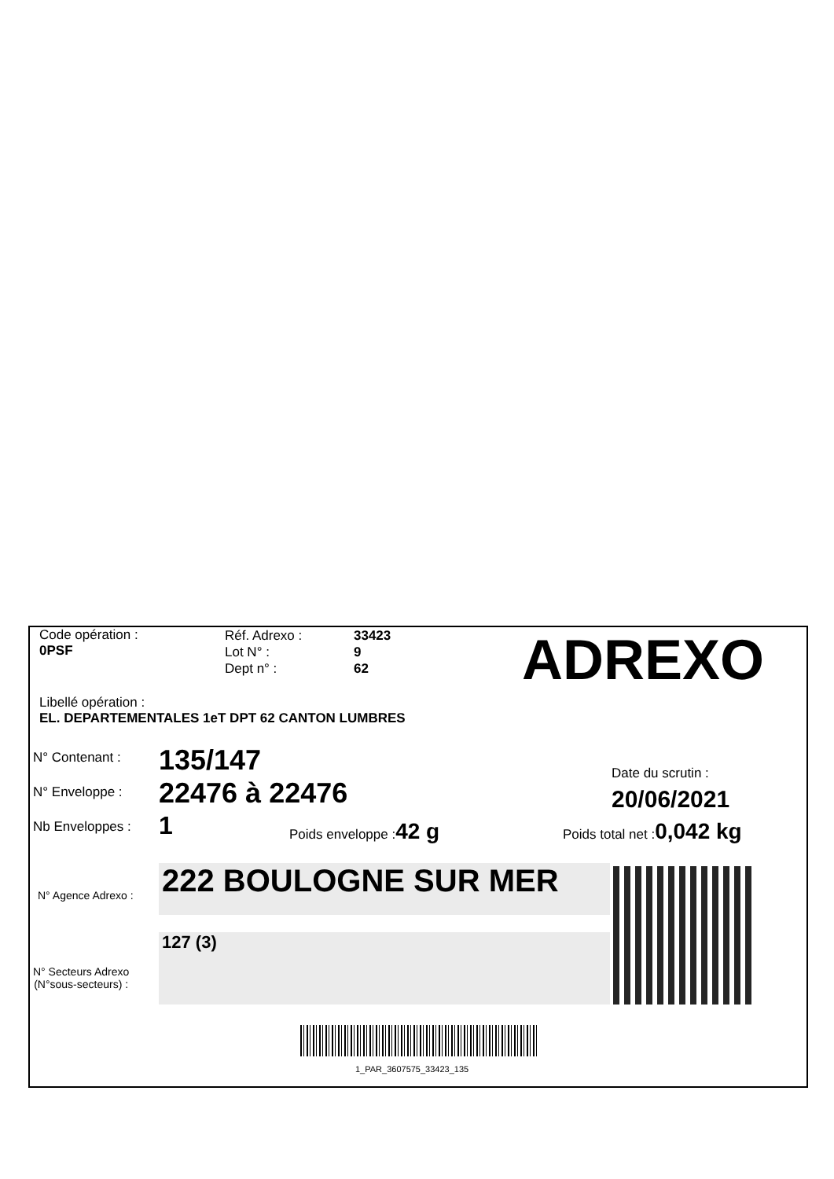Code opération :
0PSF
Réf. Adrexo :
Lot N° :
Dept n° :
33423
9
62
ADREXO
Libellé opération :
EL. DEPARTEMENTALES 1eT DPT 62 CANTON LUMBRES
N° Contenant : 135/147
N° Enveloppe : 22476 à 22476
Date du scrutin :
20/06/2021
Nb Enveloppes : 1 Poids enveloppe :42 g Poids total net :0,042 kg
N° Agence Adrexo : 222 BOULOGNE SUR MER
N° Secteurs Adrexo
(N°sous-secteurs) :
127 (3)
1_PAR_3607575_33423_135